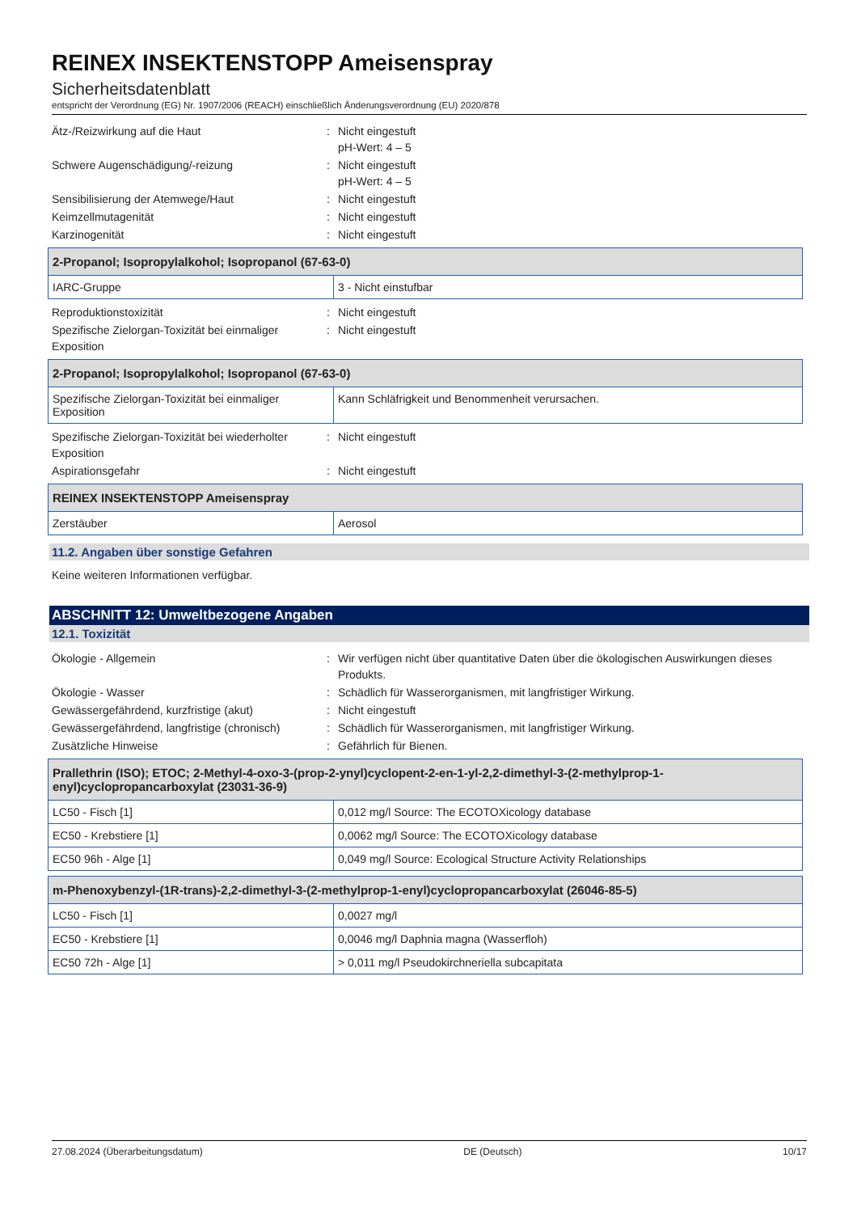REINEX INSEKTENSTOPP Ameisenspray
Sicherheitsdatenblatt
entspricht der Verordnung (EG) Nr. 1907/2006 (REACH) einschließlich Änderungsverordnung (EU) 2020/878
Ätz-/Reizwirkung auf die Haut
:
Nicht eingestuft
pH-Wert: 4 – 5
Schwere Augenschädigung/-reizung
:
Nicht eingestuft
pH-Wert: 4 – 5
Sensibilisierung der Atemwege/Haut
:
Nicht eingestuft
Keimzellmutagenität
:
Nicht eingestuft
Karzinogenität
:
Nicht eingestuft
| 2-Propanol; Isopropylalkohol; Isopropanol (67-63-0) | |
| --- | --- |
| IARC-Gruppe | 3 - Nicht einstufbar |
Reproduktionstoxizität
:
Nicht eingestuft
Spezifische Zielorgan-Toxizität bei einmaliger Exposition
:
Nicht eingestuft
| 2-Propanol; Isopropylalkohol; Isopropanol (67-63-0) | |
| --- | --- |
| Spezifische Zielorgan-Toxizität bei einmaliger Exposition | Kann Schläfrigkeit und Benommenheit verursachen. |
Spezifische Zielorgan-Toxizität bei wiederholter Exposition
:
Nicht eingestuft
Aspirationsgefahr
:
Nicht eingestuft
| REINEX INSEKTENSTOPP Ameisenspray | |
| --- | --- |
| Zerstäuber | Aerosol |
11.2. Angaben über sonstige Gefahren
Keine weiteren Informationen verfügbar.
ABSCHNITT 12: Umweltbezogene Angaben
12.1. Toxizität
Ökologie - Allgemein
:
Wir verfügen nicht über quantitative Daten über die ökologischen Auswirkungen dieses Produkts.
Ökologie - Wasser
:
Schädlich für Wasserorganismen, mit langfristiger Wirkung.
Gewässergefährdend, kurzfristige (akut)
:
Nicht eingestuft
Gewässergefährdend, langfristige (chronisch)
:
Schädlich für Wasserorganismen, mit langfristiger Wirkung.
Zusätzliche Hinweise
:
Gefährlich für Bienen.
| Prallethrin (ISO); ETOC; 2-Methyl-4-oxo-3-(prop-2-ynyl)cyclopent-2-en-1-yl-2,2-dimethyl-3-(2-methylprop-1-enyl)cyclopropancarboxylat (23031-36-9) | |
| --- | --- |
| LC50 - Fisch [1] | 0,012 mg/l Source: The ECOTOXicology database |
| EC50 - Krebstiere [1] | 0,0062 mg/l Source: The ECOTOXicology database |
| EC50 96h - Alge [1] | 0,049 mg/l Source: Ecological Structure Activity Relationships |
| m-Phenoxybenzyl-(1R-trans)-2,2-dimethyl-3-(2-methylprop-1-enyl)cyclopropancarboxylat (26046-85-5) | |
| --- | --- |
| LC50 - Fisch [1] | 0,0027 mg/l |
| EC50 - Krebstiere [1] | 0,0046 mg/l Daphnia magna (Wasserfloh) |
| EC50 72h - Alge [1] | > 0,011 mg/l Pseudokirchneriella subcapitata |
27.08.2024 (Überarbeitungsdatum) DE (Deutsch) 10/17